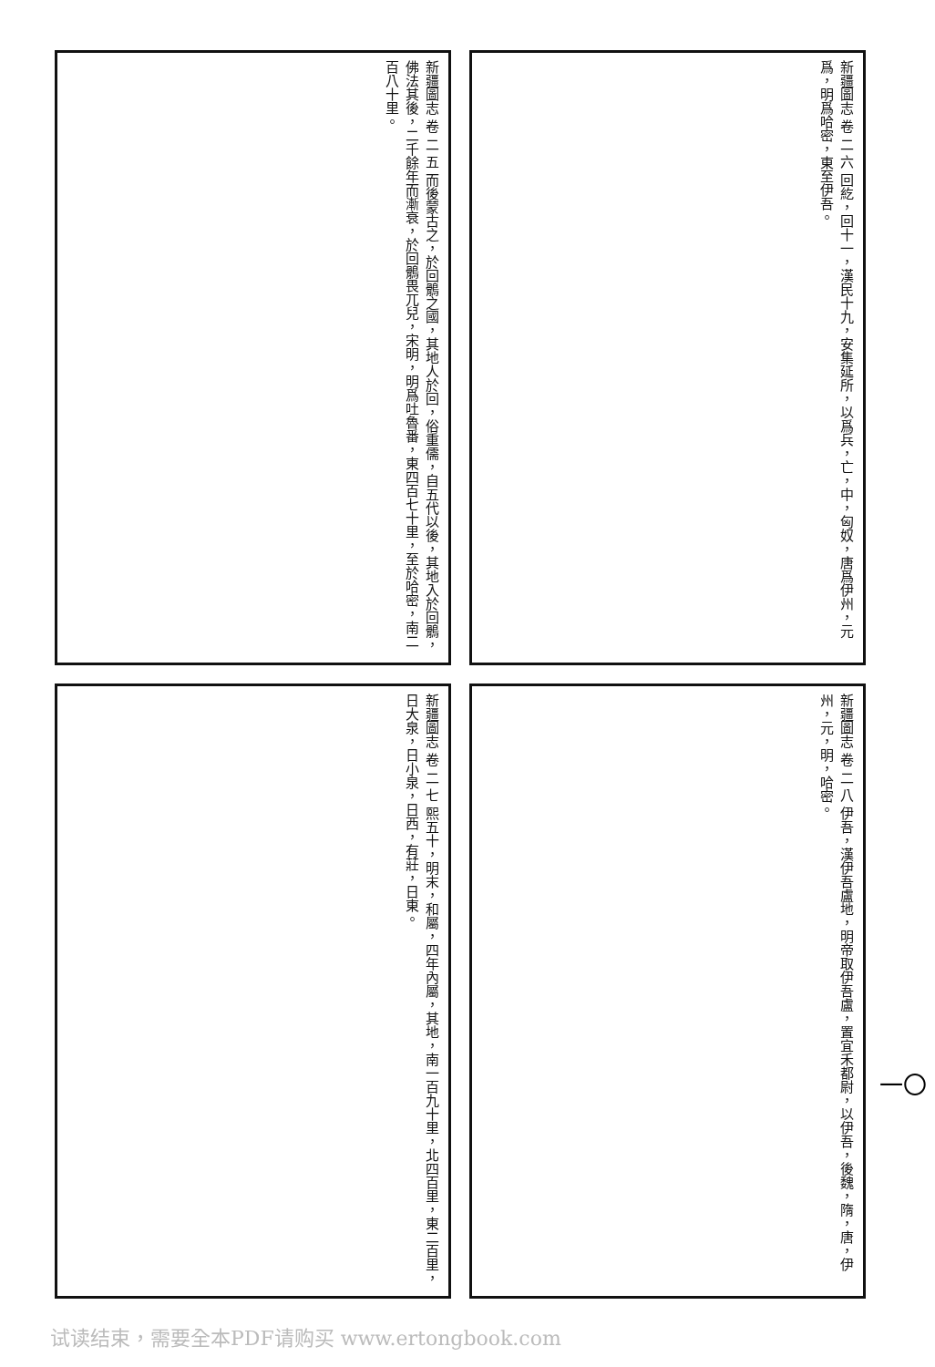新疆圖志 卷 二 五 而後蒙古之，於回鶻之國，其地人於回，俗重儒，自五代以後，其地入於回鶻，佛法其後，二千餘年而漸衰，於回鶻畏兀兒，宋明，明爲吐魯番，東四百七十里，至於哈密，南二百八十里。
新疆圖志 卷 二 六 回紇，回十一，漢民十九，安集延所，以爲兵，亡，中，匈奴，唐爲伊州，元爲，明爲哈密，東至伊吾。
新疆圖志 卷 二 七 熙五十，明末，和屬，四年內屬，其地，南一百九十里，北四百里，東二百里，日大泉，日小泉，日西，有莊，日東。
新疆圖志 卷 二 八 伊吾，漢伊吾盧地，明帝取伊吾盧，置宜禾都尉，以伊吾，後魏，隋，唐，伊州，元，明，哈密。
一〇
试读结束，需要全本PDF请购买 www.ertongbook.com